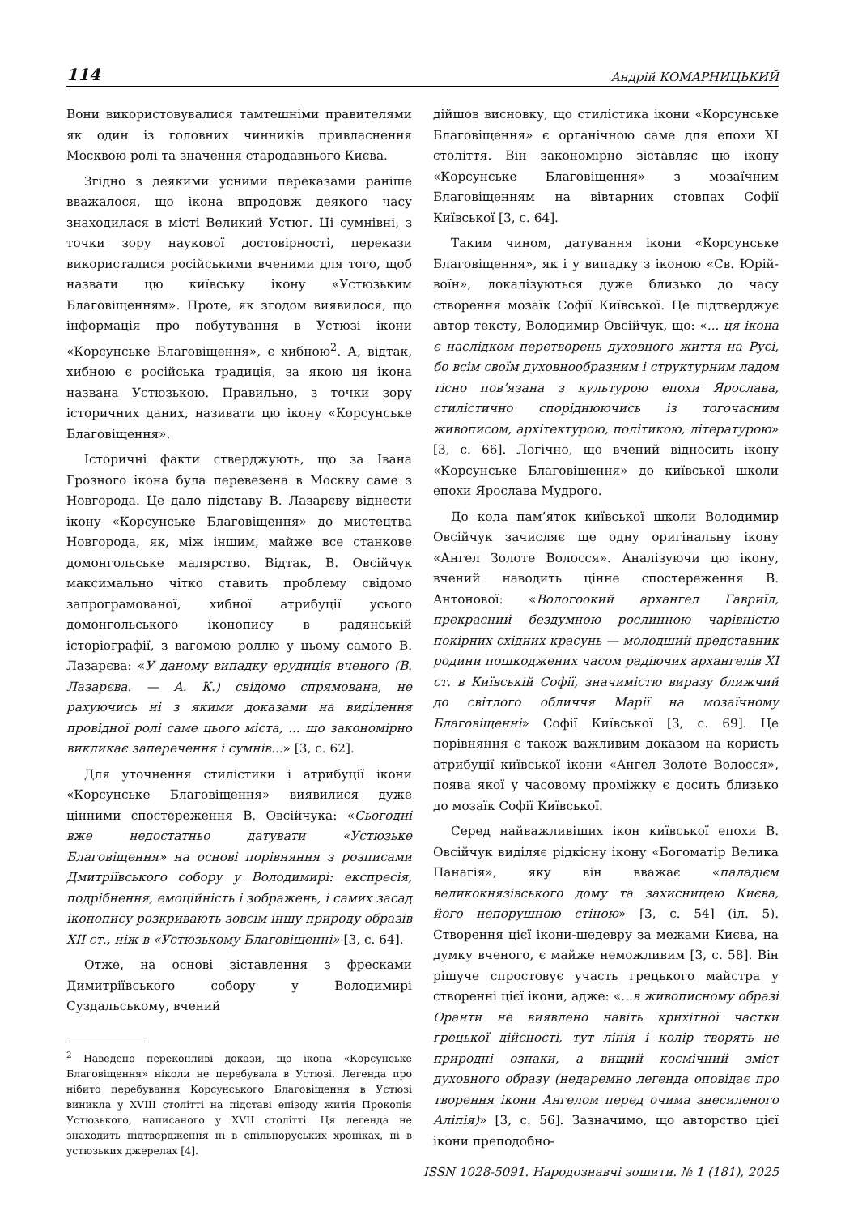114 Андрій КОМАРНИЦЬКИЙ
Вони використовувалися тамтешніми правителями як один із головних чинників привласнення Москвою ролі та значення стародавнього Києва.
Згідно з деякими усними переказами раніше вважалося, що ікона впродовж деякого часу знаходилася в місті Великий Устюг. Ці сумнівні, з точки зору наукової достовірності, перекази використалися російськими вченими для того, щоб назвати цю київську ікону «Устюзьким Благовіщенням». Проте, як згодом виявилося, що інформація про побутування в Устюзі ікони «Корсунське Благовіщення», є хибною<sup>2</sup>. А, відтак, хибною є російська традиція, за якою ця ікона названа Устюзькою. Правильно, з точки зору історичних даних, називати цю ікону «Корсунське Благовіщення».
Історичні факти стверджують, що за Івана Грозного ікона була перевезена в Москву саме з Новгорода. Це дало підставу В. Лазарєву віднести ікону «Корсунське Благовіщення» до мистецтва Новгорода, як, між іншим, майже все станкове домонгольське малярство. Відтак, В. Овсійчук максимально чітко ставить проблему свідомо запрограмованої, хибної атрибуції усього домонгольського іконопису в радянській історіографії, з вагомою роллю у цьому самого В. Лазарєва: «У даному випадку ерудиція вченого (В. Лазарєва. — А. К.) свідомо спрямована, не рахуючись ні з якими доказами на виділення провідної ролі саме цього міста, ... що закономірно викликає заперечення і сумнів...» [3, с. 62].
Для уточнення стилістики і атрибуції ікони «Корсунське Благовіщення» виявилися дуже цінними спостереження В. Овсійчука: «Сьогодні вже недостатньо датувати «Устюзьке Благовіщення» на основі порівняння з розписами Дмитріївського собору у Володимирі: експресія, подрібнення, емоційність і зображень, і самих засад іконопису розкривають зовсім іншу природу образів XII ст., ніж в «Устюзькому Благовіщенні» [3, с. 64].
Отже, на основі зіставлення з фресками Димитріївського собору у Володимирі Суздальському, вчений
<sup>2</sup> Наведено переконливі докази, що ікона «Корсунське Благовіщення» ніколи не перебувала в Устюзі. Легенда про нібито перебування Корсунського Благовіщення в Устюзі виникла у XVIII столітті на підставі епізоду житія Прокопія Устюзького, написаного у XVII столітті. Ця легенда не знаходить підтвердження ні в спільноруських хроніках, ні в устюзьких джерелах [4].
дійшов висновку, що стилістика ікони «Корсунське Благовіщення» є органічною саме для епохи XI століття. Він закономірно зіставляє цю ікону «Корсунське Благовіщення» з мозаїчним Благовіщенням на вівтарних стовпах Софії Київської [3, с. 64].
Таким чином, датування ікони «Корсунське Благовіщення», як і у випадку з іконою «Св. Юрій-воїн», локалізуються дуже близько до часу створення мозаїк Софії Київської. Це підтверджує автор тексту, Володимир Овсійчук, що: «... ця ікона є наслідком перетворень духовного життя на Русі, бо всім своїм духовнообразним і структурним ладом тісно пов’язана з культурою епохи Ярослава, стилістично споріднюючись із тогочасним живописом, архітектурою, політикою, літературою» [3, с. 66]. Логічно, що вчений відносить ікону «Корсунське Благовіщення» до київської школи епохи Ярослава Мудрого.
До кола пам’яток київської школи Володимир Овсійчук зачисляє ще одну оригінальну ікону «Ангел Золоте Волосся». Аналізуючи цю ікону, вчений наводить цінне спостереження В. Антонової: «Вологоокий архангел Гавриїл, прекрасний бездумною рослинною чарівністю покірних східних красунь — молодший представник родини пошкоджених часом радіючих архангелів XI ст. в Київській Софії, значимістю виразу ближчий до світлого обличчя Марії на мозаїчному Благовіщенні» Софії Київської [3, с. 69]. Це порівняння є також важливим доказом на користь атрибуції київської ікони «Ангел Золоте Волосся», поява якої у часовому проміжку є досить близько до мозаїк Софії Київської.
Серед найважливіших ікон київської епохи В. Овсійчук виділяє рідкісну ікону «Богоматір Велика Панагія», яку він вважає «паладієм великокнязівського дому та захисницею Києва, його непорушною стіною» [3, с. 54] (іл. 5). Створення цієї ікони-шедевру за межами Києва, на думку вченого, є майже неможливим [3, с. 58]. Він рішуче спростовує участь грецького майстра у створенні цієї ікони, адже: «...в живописному образі Оранти не виявлено навіть крихітної частки грецької дійсності, тут лінія і колір творять не природні ознаки, а вищий космічний зміст духовного образу (недаремно легенда оповідає про творення ікони Ангелом перед очима знесиленого Аліпія)» [3, с. 56]. Зазначимо, що авторство цієї ікони преподобно-
ISSN 1028-5091. Народознавчі зошити. № 1 (181), 2025